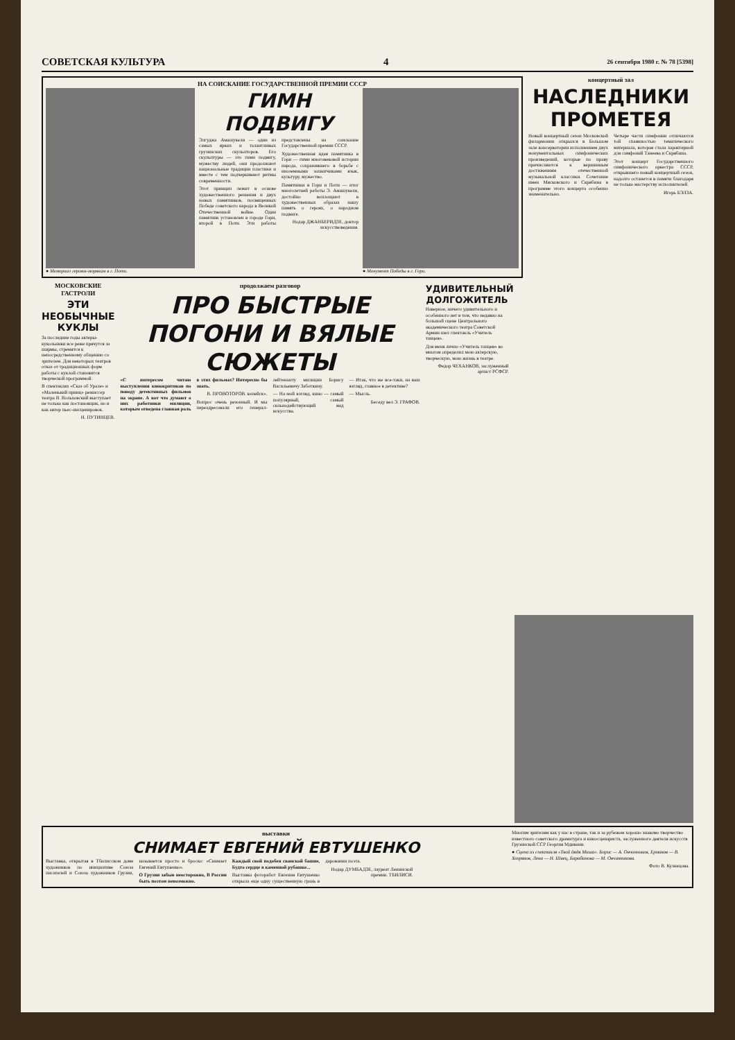СОВЕТСКАЯ КУЛЬТУРА 4 26 сентября 1980 г. № 78 [5398]
НА СОИСКАНИЕ ГОСУДАРСТВЕННОЙ ПРЕМИИ СССР
● Мемориал героям-морякам в г. Поти.
ГИМН ПОДВИГУ
Элгуджа Амашукели — один из самых ярких и талантливых грузинских скульпторов. Его скульптуры — это гимн подвигу, мужеству людей, они продолжают национальные традиции пластики и вместе с тем подчеркивают ритмы современности.
Этот принцип лежит в основе художественного решения и двух новых памятников, посвященных Победе советского народа в Великой Отечественной войне. Один памятник установлен в городе Гори, второй в Поти. Эти работы представлены на соискание Государственной премии СССР.
Художественная идея памятника в Гори — гимн многовековой истории народа, сохранившего в борьбе с иноземными захватчиками язык, культуру, мужество.
Памятники в Гори и Поти — итог многолетней работы Э. Амашукели, достойно воплощают в художественных образах нашу память о героях, о народном подвиге.
Нодар ДЖАНБЕРИДЗЕ, доктор искусствоведения.
● Монумент Победы в г. Гори.
концертный зал
НАСЛЕДНИКИ ПРОМЕТЕЯ
Новый концертный сезон Московской филармонии открылся в Большом зале консерватории исполнением двух монументальных симфонических произведений, которые по праву причисляются к вершинным достижениям отечественной музыкальной классики. Сочетание имен Мясковского и Скрябина в программе этого концерта особенно знаменательно.
Четыре части симфонии отличаются той спаянностью тематического материала, которая стала характерной для симфоний Танеева и Скрябина.
Этот концерт Государственного симфонического оркестра СССР, открывшего новый концертный сезон, надолго останется в памяти благодаря не только мастерству исполнителей.
Игорь БЭЛЗА.
МОСКОВСКИЕ ГАСТРОЛИ
ЭТИ НЕОБЫЧНЫЕ КУКЛЫ
За последние годы актеры-кукольники все реже прячутся за ширмы, стремятся к непосредственному общению со зрителем. Для некоторых театров отказ от традиционных форм работы с куклой становится творческой программой.
В спектаклях «Сказ об Урале» и «Маленький принц» режиссер театра В. Вольховский выступает не только как постановщик, но и как автор пьес-инсценировок.
Н. ПУТИНЦЕВ.
продолжаем разговор
ПРО БЫСТРЫЕ ПОГОНИ И ВЯЛЫЕ СЮЖЕТЫ
«С интересом читаю выступления кинокритиков по поводу детективных фильмов на экране. А вот что думают о них работники милиции, которым отведена главная роль в этих фильмах? Интересно бы знать.
В. ПРОВОТОРОВ. копейск».
Вопрос очень резонный. И мы переадресовали его генерал-лейтенанту милиции Борису Васильевичу Заботкину.
— На мой взгляд, кино — самый популярный, самый сильнодействующий вид искусства.
— Итак, что же все-таки, на ваш взгляд, главное в детективе?
— Мысль.
Беседу вел Э. ГРАФОВ.
УДИВИТЕЛЬНЫЙ ДОЛГОЖИТЕЛЬ
Наверное, ничего удивительного и особенного нет в том, что недавно на большой сцене Центрального академического театра Советской Армии шел спектакль «Учитель танцев».
Для меня лично «Учитель танцев» во многом определил мою актерскую, творческую, мою жизнь в театре.
Федор ЧЕХАНКОВ, заслуженный артист РСФСР.
выставки
СНИМАЕТ ЕВГЕНИЙ ЕВТУШЕНКО
Выставка, открытая в Тбилисском доме художников по инициативе Союза писателей и Союза художников Грузии, называется просто и броско: «Снимает Евгений Евтушенко».
О Грузии забыв неосторожно, В России быть поэтом невозможно.
Каждый свой подобен сванской башне, Будто сердце в каменной рубашке...
Выставка фоторабот Евгения Евтушенко открыла еще одну существенную грань в даровании поэта.
Нодар ДУМБАДЗЕ, лауреат Ленинской премии. ТБИЛИСИ.
Многим зрителям как у нас в стране, так и за рубежом хорошо знакомо творчество известного советского драматурга и киносценариста, заслуженного деятеля искусств Грузинской ССР Георгия Мдивани.
● Сцена из спектакля «Твой дядя Миша». Борис — А. Овчинников, Ермаков — В. Хохряков, Лена — Н. Швец, Барабанова — М. Овчинникова.
Фото В. Кузнецова.